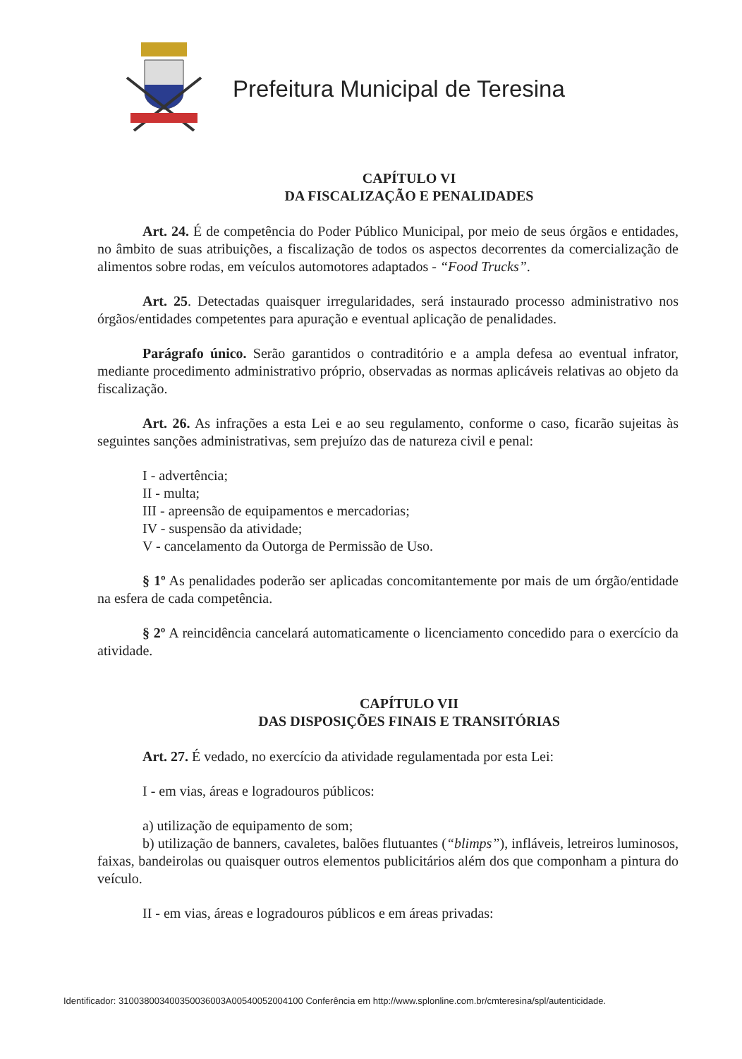Prefeitura Municipal de Teresina
CAPÍTULO VI
DA FISCALIZAÇÃO E PENALIDADES
Art. 24. É de competência do Poder Público Municipal, por meio de seus órgãos e entidades, no âmbito de suas atribuições, a fiscalização de todos os aspectos decorrentes da comercialização de alimentos sobre rodas, em veículos automotores adaptados - “Food Trucks”.
Art. 25. Detectadas quaisquer irregularidades, será instaurado processo administrativo nos órgãos/entidades competentes para apuração e eventual aplicação de penalidades.
Parágrafo único. Serão garantidos o contraditório e a ampla defesa ao eventual infrator, mediante procedimento administrativo próprio, observadas as normas aplicáveis relativas ao objeto da fiscalização.
Art. 26. As infrações a esta Lei e ao seu regulamento, conforme o caso, ficarão sujeitas às seguintes sanções administrativas, sem prejuízo das de natureza civil e penal:
I - advertência;
II - multa;
III - apreensão de equipamentos e mercadorias;
IV - suspensão da atividade;
V - cancelamento da Outorga de Permissão de Uso.
§ 1º As penalidades poderão ser aplicadas concomitantemente por mais de um órgão/entidade na esfera de cada competência.
§ 2º A reincidência cancelará automaticamente o licenciamento concedido para o exercício da atividade.
CAPÍTULO VII
DAS DISPOSIÇÕES FINAIS E TRANSITÓRIAS
Art. 27. É vedado, no exercício da atividade regulamentada por esta Lei:
I - em vias, áreas e logradouros públicos:
a) utilização de equipamento de som;
b) utilização de banners, cavaletes, balões flutuantes (“blimps”), infláveis, letreiros luminosos, faixas, bandeirolas ou quaisquer outros elementos publicitários além dos que componham a pintura do veículo.
II - em vias, áreas e logradouros públicos e em áreas privadas:
Identificador: 310038003400350036003A00540052004100 Conferência em http://www.splonline.com.br/cmteresina/spl/autenticidade.